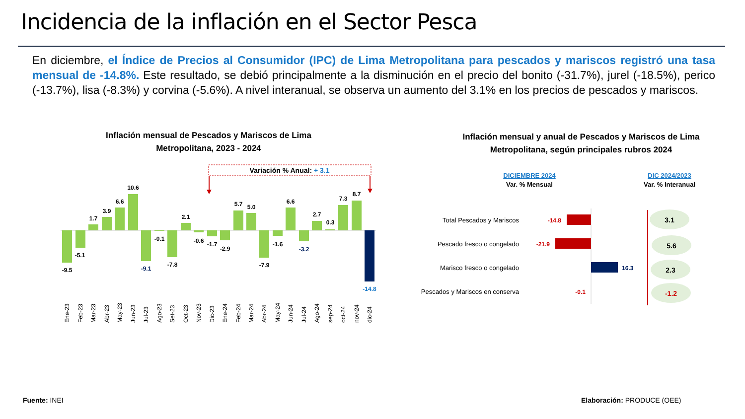Incidencia de la inflación en el Sector Pesca
En diciembre, el Índice de Precios al Consumidor (IPC) de Lima Metropolitana para pescados y mariscos registró una tasa mensual de -14.8%. Este resultado, se debió principalmente a la disminución en el precio del bonito (-31.7%), jurel (-18.5%), perico (-13.7%), lisa (-8.3%) y corvina (-5.6%). A nivel interanual, se observa un aumento del 3.1% en los precios de pescados y mariscos.
Inflación mensual de Pescados y Mariscos de Lima Metropolitana, 2023 - 2024
Inflación mensual y anual de Pescados y Mariscos de Lima Metropolitana, según principales rubros 2024
Variación % Anual: + 3.1
-9.5
-5.1
1.7
3.9
6.6
10.6
-9.1
-0.1
-7.8
2.1
-0.6
-1.7
-2.9
5.7
5.0
-7.9
-1.6
6.6
-3.2
2.7
0.3
7.3
8.7
-14.8
Ene-23
Feb-23
Mar-23
Abr-23
May-23
Jun-23
Jul-23
Ago-23
Set-23
Oct-23
Nov-23
Dic-23
Ene-24
Feb-24
Mar-24
Abr-24
May-24
Jun-24
Jul-24
Ago-24
sep-24
oct-24
nov-24
dic-24
DICIEMBRE 2024
Var. % Mensual
DIC 2024/2023
Var. % Interanual
Total Pescados y Mariscos
Pescado fresco o congelado
Marisco fresco o congelado
Pescados y Mariscos en conserva
-14.8
-21.9
16.3
-0.1
3.1
5.6
2.3
-1.2
Fuente: INEI Elaboración: PRODUCE (OEE)